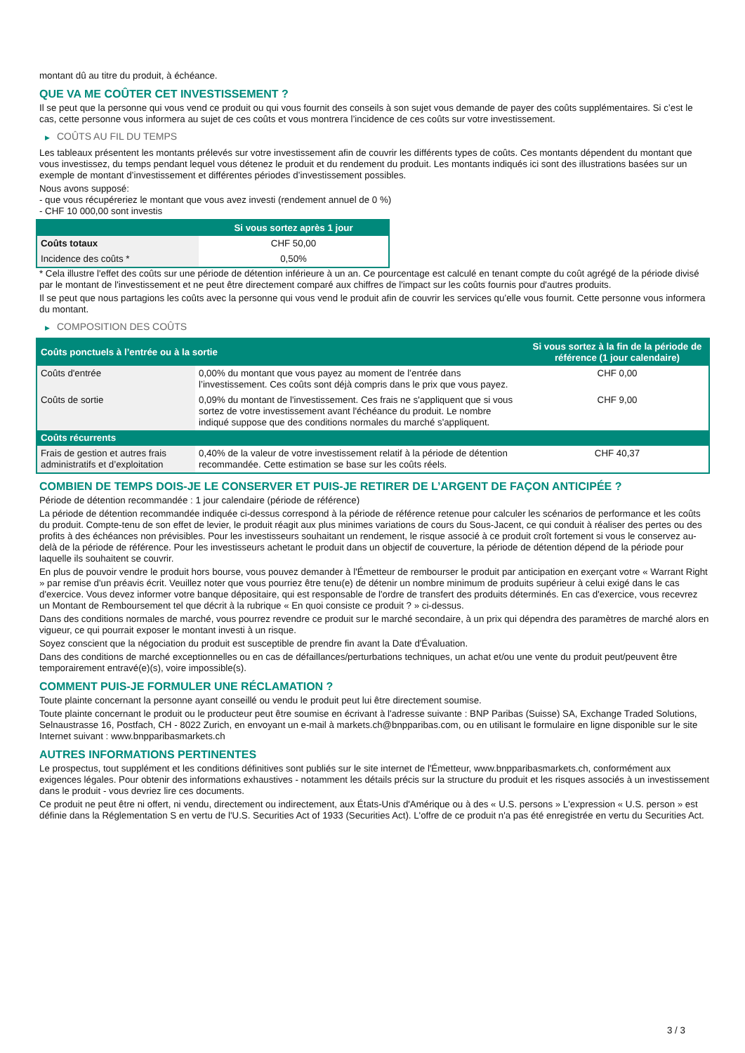montant dû au titre du produit, à échéance.
QUE VA ME COÛTER CET INVESTISSEMENT ?
Il se peut que la personne qui vous vend ce produit ou qui vous fournit des conseils à son sujet vous demande de payer des coûts supplémentaires. Si c’est le cas, cette personne vous informera au sujet de ces coûts et vous montrera l’incidence de ces coûts sur votre investissement.
▶ COÛTS AU FIL DU TEMPS
Les tableaux présentent les montants prélevés sur votre investissement afin de couvrir les différents types de coûts. Ces montants dépendent du montant que vous investissez, du temps pendant lequel vous détenez le produit et du rendement du produit. Les montants indiqués ici sont des illustrations basées sur un exemple de montant d’investissement et différentes périodes d’investissement possibles.
Nous avons supposé:
- que vous récupéreriez le montant que vous avez investi (rendement annuel de 0 %)
- CHF 10 000,00 sont investis
| | Si vous sortez après 1 jour |
| --- | --- |
| Coûts totaux | CHF 50,00 |
| Incidence des coûts * | 0,50% |
* Cela illustre l'effet des coûts sur une période de détention inférieure à un an. Ce pourcentage est calculé en tenant compte du coût agrégé de la période divisé par le montant de l'investissement et ne peut être directement comparé aux chiffres de l'impact sur les coûts fournis pour d'autres produits.
Il se peut que nous partagions les coûts avec la personne qui vous vend le produit afin de couvrir les services qu’elle vous fournit. Cette personne vous informera du montant.
▶ COMPOSITION DES COÛTS
| Coûts ponctuels à l’entrée ou à la sortie | | Si vous sortez à la fin de la période de référence (1 jour calendaire) |
| --- | --- | --- |
| Coûts d'entrée | 0,00% du montant que vous payez au moment de l’entrée dans l’investissement. Ces coûts sont déjà compris dans le prix que vous payez. | CHF 0,00 |
| Coûts de sortie | 0,09% du montant de l'investissement. Ces frais ne s'appliquent que si vous sortez de votre investissement avant l'échéance du produit. Le nombre indiqué suppose que des conditions normales du marché s'appliquent. | CHF 9,00 |
| Coûts récurrents | | |
| Frais de gestion et autres frais administratifs et d’exploitation | 0,40% de la valeur de votre investissement relatif à la période de détention recommandée. Cette estimation se base sur les coûts réels. | CHF 40,37 |
COMBIEN DE TEMPS DOIS-JE LE CONSERVER ET PUIS-JE RETIRER DE L’ARGENT DE FAÇON ANTICIPÉE ?
Période de détention recommandée : 1 jour calendaire (période de référence)
La période de détention recommandée indiquée ci-dessus correspond à la période de référence retenue pour calculer les scénarios de performance et les coûts du produit. Compte-tenu de son effet de levier, le produit réagit aux plus minimes variations de cours du Sous-Jacent, ce qui conduit à réaliser des pertes ou des profits à des échéances non prévisibles. Pour les investisseurs souhaitant un rendement, le risque associé à ce produit croît fortement si vous le conservez au-delà de la période de référence. Pour les investisseurs achetant le produit dans un objectif de couverture, la période de détention dépend de la période pour laquelle ils souhaitent se couvrir.
En plus de pouvoir vendre le produit hors bourse, vous pouvez demander à l'Émetteur de rembourser le produit par anticipation en exerçant votre « Warrant Right » par remise d'un préavis écrit. Veuillez noter que vous pourriez être tenu(e) de détenir un nombre minimum de produits supérieur à celui exigé dans le cas d'exercice. Vous devez informer votre banque dépositaire, qui est responsable de l'ordre de transfert des produits déterminés. En cas d'exercice, vous recevrez un Montant de Remboursement tel que décrit à la rubrique « En quoi consiste ce produit ? » ci-dessus.
Dans des conditions normales de marché, vous pourrez revendre ce produit sur le marché secondaire, à un prix qui dépendra des paramètres de marché alors en vigueur, ce qui pourrait exposer le montant investi à un risque.
Soyez conscient que la négociation du produit est susceptible de prendre fin avant la Date d'Évaluation.
Dans des conditions de marché exceptionnelles ou en cas de défaillances/perturbations techniques, un achat et/ou une vente du produit peut/peuvent être temporairement entravé(e)(s), voire impossible(s).
COMMENT PUIS-JE FORMULER UNE RÉCLAMATION ?
Toute plainte concernant la personne ayant conseillé ou vendu le produit peut lui être directement soumise.
Toute plainte concernant le produit ou le producteur peut être soumise en écrivant à l'adresse suivante : BNP Paribas (Suisse) SA, Exchange Traded Solutions, Selnaustrasse 16, Postfach, CH - 8022 Zurich, en envoyant un e-mail à markets.ch@bnpparibas.com, ou en utilisant le formulaire en ligne disponible sur le site Internet suivant : www.bnpparibasmarkets.ch
AUTRES INFORMATIONS PERTINENTES
Le prospectus, tout supplément et les conditions définitives sont publiés sur le site internet de l'Émetteur, www.bnpparibasmarkets.ch, conformément aux exigences légales. Pour obtenir des informations exhaustives - notamment les détails précis sur la structure du produit et les risques associés à un investissement dans le produit - vous devriez lire ces documents.
Ce produit ne peut être ni offert, ni vendu, directement ou indirectement, aux États-Unis d'Amérique ou à des « U.S. persons » L'expression « U.S. person » est définie dans la Réglementation S en vertu de l'U.S. Securities Act of 1933 (Securities Act). L'offre de ce produit n'a pas été enregistrée en vertu du Securities Act.
3 / 3